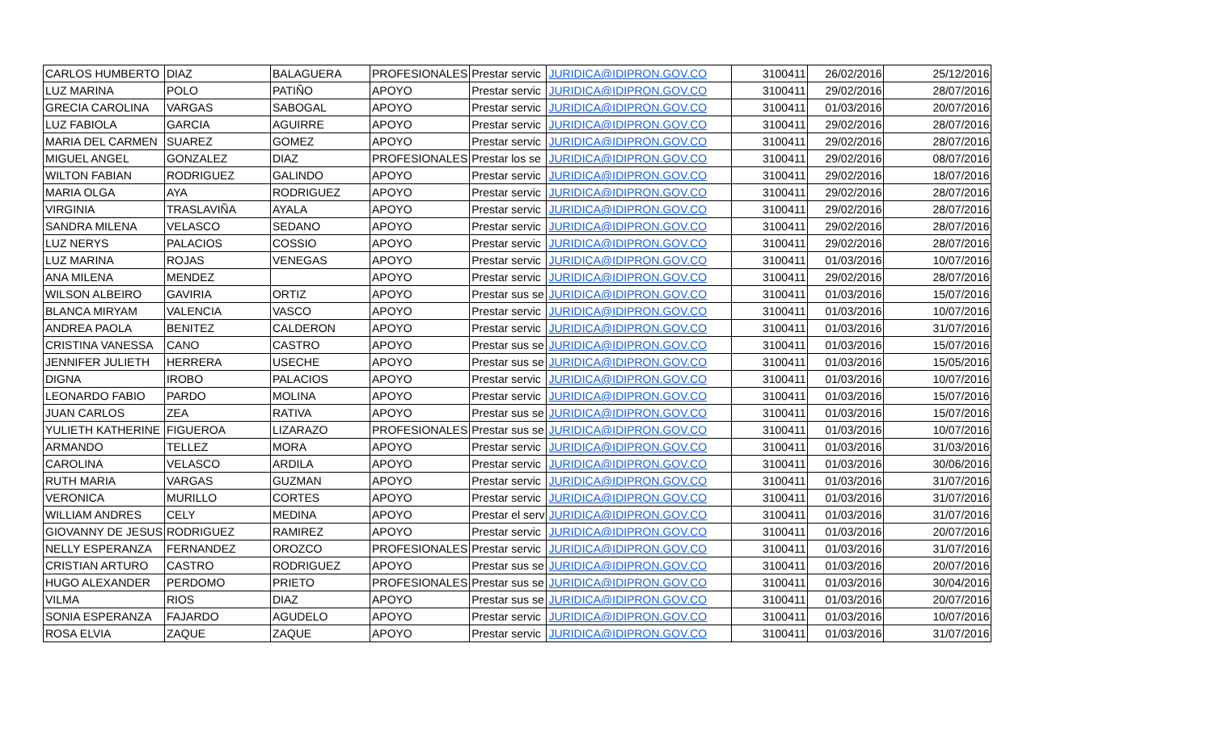| CARLOS HUMBERTO | DIAZ | BALAGUERA | PROFESIONALES | Prestar servic | JURIDICA@IDIPRON.GOV.CO | 3100411 | 26/02/2016 | 25/12/2016 |
| LUZ MARINA | POLO | PATIÑO | APOYO | Prestar servic | JURIDICA@IDIPRON.GOV.CO | 3100411 | 29/02/2016 | 28/07/2016 |
| GRECIA CAROLINA | VARGAS | SABOGAL | APOYO | Prestar servic | JURIDICA@IDIPRON.GOV.CO | 3100411 | 01/03/2016 | 20/07/2016 |
| LUZ FABIOLA | GARCIA | AGUIRRE | APOYO | Prestar servic | JURIDICA@IDIPRON.GOV.CO | 3100411 | 29/02/2016 | 28/07/2016 |
| MARIA DEL CARMEN | SUAREZ | GOMEZ | APOYO | Prestar servic | JURIDICA@IDIPRON.GOV.CO | 3100411 | 29/02/2016 | 28/07/2016 |
| MIGUEL ANGEL | GONZALEZ | DIAZ | PROFESIONALES | Prestar los se | JURIDICA@IDIPRON.GOV.CO | 3100411 | 29/02/2016 | 08/07/2016 |
| WILTON FABIAN | RODRIGUEZ | GALINDO | APOYO | Prestar servic | JURIDICA@IDIPRON.GOV.CO | 3100411 | 29/02/2016 | 18/07/2016 |
| MARIA OLGA | AYA | RODRIGUEZ | APOYO | Prestar servic | JURIDICA@IDIPRON.GOV.CO | 3100411 | 29/02/2016 | 28/07/2016 |
| VIRGINIA | TRASLAVIÑA | AYALA | APOYO | Prestar servic | JURIDICA@IDIPRON.GOV.CO | 3100411 | 29/02/2016 | 28/07/2016 |
| SANDRA MILENA | VELASCO | SEDANO | APOYO | Prestar servic | JURIDICA@IDIPRON.GOV.CO | 3100411 | 29/02/2016 | 28/07/2016 |
| LUZ NERYS | PALACIOS | COSSIO | APOYO | Prestar servic | JURIDICA@IDIPRON.GOV.CO | 3100411 | 29/02/2016 | 28/07/2016 |
| LUZ MARINA | ROJAS | VENEGAS | APOYO | Prestar servic | JURIDICA@IDIPRON.GOV.CO | 3100411 | 01/03/2016 | 10/07/2016 |
| ANA MILENA | MENDEZ | | APOYO | Prestar servic | JURIDICA@IDIPRON.GOV.CO | 3100411 | 29/02/2016 | 28/07/2016 |
| WILSON ALBEIRO | GAVIRIA | ORTIZ | APOYO | Prestar sus se | JURIDICA@IDIPRON.GOV.CO | 3100411 | 01/03/2016 | 15/07/2016 |
| BLANCA MIRYAM | VALENCIA | VASCO | APOYO | Prestar servic | JURIDICA@IDIPRON.GOV.CO | 3100411 | 01/03/2016 | 10/07/2016 |
| ANDREA PAOLA | BENITEZ | CALDERON | APOYO | Prestar servic | JURIDICA@IDIPRON.GOV.CO | 3100411 | 01/03/2016 | 31/07/2016 |
| CRISTINA VANESSA | CANO | CASTRO | APOYO | Prestar sus se | JURIDICA@IDIPRON.GOV.CO | 3100411 | 01/03/2016 | 15/07/2016 |
| JENNIFER JULIETH | HERRERA | USECHE | APOYO | Prestar sus se | JURIDICA@IDIPRON.GOV.CO | 3100411 | 01/03/2016 | 15/05/2016 |
| DIGNA | IROBO | PALACIOS | APOYO | Prestar servic | JURIDICA@IDIPRON.GOV.CO | 3100411 | 01/03/2016 | 10/07/2016 |
| LEONARDO FABIO | PARDO | MOLINA | APOYO | Prestar servic | JURIDICA@IDIPRON.GOV.CO | 3100411 | 01/03/2016 | 15/07/2016 |
| JUAN CARLOS | ZEA | RATIVA | APOYO | Prestar sus se | JURIDICA@IDIPRON.GOV.CO | 3100411 | 01/03/2016 | 15/07/2016 |
| YULIETH KATHERINE | FIGUEROA | LIZARAZO | PROFESIONALES | Prestar sus se | JURIDICA@IDIPRON.GOV.CO | 3100411 | 01/03/2016 | 10/07/2016 |
| ARMANDO | TELLEZ | MORA | APOYO | Prestar servic | JURIDICA@IDIPRON.GOV.CO | 3100411 | 01/03/2016 | 31/03/2016 |
| CAROLINA | VELASCO | ARDILA | APOYO | Prestar servic | JURIDICA@IDIPRON.GOV.CO | 3100411 | 01/03/2016 | 30/06/2016 |
| RUTH MARIA | VARGAS | GUZMAN | APOYO | Prestar servic | JURIDICA@IDIPRON.GOV.CO | 3100411 | 01/03/2016 | 31/07/2016 |
| VERONICA | MURILLO | CORTES | APOYO | Prestar servic | JURIDICA@IDIPRON.GOV.CO | 3100411 | 01/03/2016 | 31/07/2016 |
| WILLIAM ANDRES | CELY | MEDINA | APOYO | Prestar el serv | JURIDICA@IDIPRON.GOV.CO | 3100411 | 01/03/2016 | 31/07/2016 |
| GIOVANNY DE JESUS | RODRIGUEZ | RAMIREZ | APOYO | Prestar servic | JURIDICA@IDIPRON.GOV.CO | 3100411 | 01/03/2016 | 20/07/2016 |
| NELLY ESPERANZA | FERNANDEZ | OROZCO | PROFESIONALES | Prestar servic | JURIDICA@IDIPRON.GOV.CO | 3100411 | 01/03/2016 | 31/07/2016 |
| CRISTIAN ARTURO | CASTRO | RODRIGUEZ | APOYO | Prestar sus se | JURIDICA@IDIPRON.GOV.CO | 3100411 | 01/03/2016 | 20/07/2016 |
| HUGO ALEXANDER | PERDOMO | PRIETO | PROFESIONALES | Prestar sus se | JURIDICA@IDIPRON.GOV.CO | 3100411 | 01/03/2016 | 30/04/2016 |
| VILMA | RIOS | DIAZ | APOYO | Prestar sus se | JURIDICA@IDIPRON.GOV.CO | 3100411 | 01/03/2016 | 20/07/2016 |
| SONIA ESPERANZA | FAJARDO | AGUDELO | APOYO | Prestar servic | JURIDICA@IDIPRON.GOV.CO | 3100411 | 01/03/2016 | 10/07/2016 |
| ROSA ELVIA | ZAQUE | ZAQUE | APOYO | Prestar servic | JURIDICA@IDIPRON.GOV.CO | 3100411 | 01/03/2016 | 31/07/2016 |